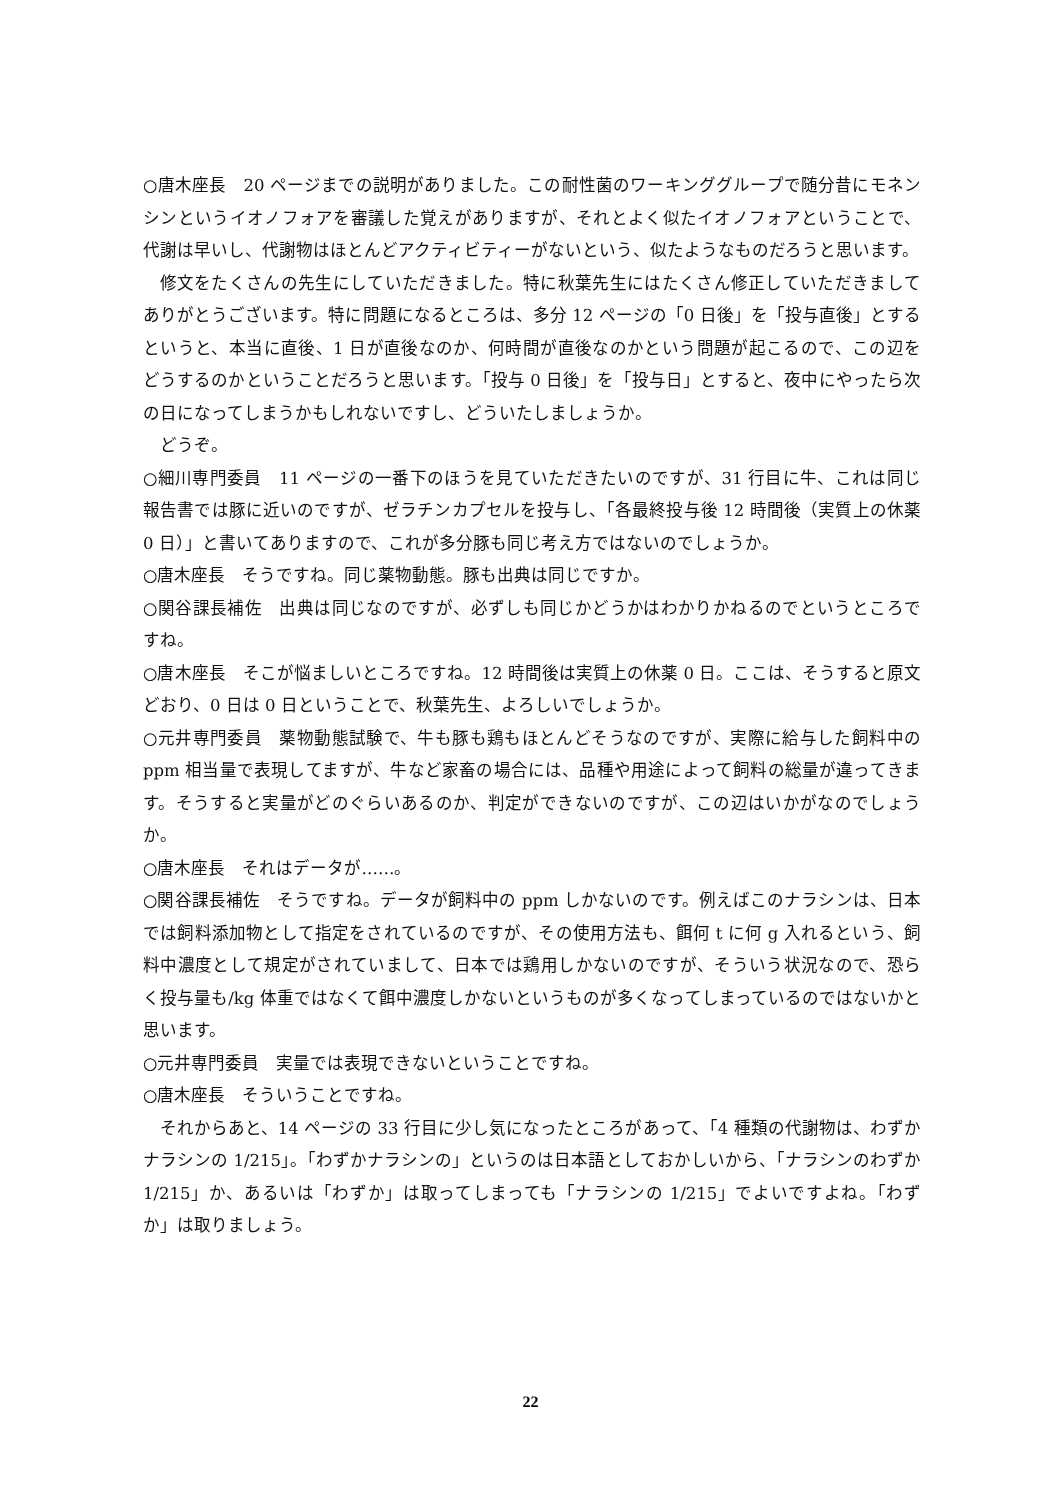○唐木座長　20 ページまでの説明がありました。この耐性菌のワーキンググループで随分昔にモネンシンというイオノフォアを審議した覚えがありますが、それとよく似たイオノフォアということで、代謝は早いし、代謝物はほとんどアクティビティーがないという、似たようなものだろうと思います。
修文をたくさんの先生にしていただきました。特に秋葉先生にはたくさん修正していただきましてありがとうございます。特に問題になるところは、多分 12 ページの「0 日後」を「投与直後」とするというと、本当に直後、1 日が直後なのか、何時間が直後なのかという問題が起こるので、この辺をどうするのかということだろうと思います。「投与 0 日後」を「投与日」とすると、夜中にやったら次の日になってしまうかもしれないですし、どういたしましょうか。
どうぞ。
○細川専門委員　11 ページの一番下のほうを見ていただきたいのですが、31 行目に牛、これは同じ報告書では豚に近いのですが、ゼラチンカプセルを投与し、「各最終投与後 12 時間後（実質上の休薬 0 日）」と書いてありますので、これが多分豚も同じ考え方ではないのでしょうか。
○唐木座長　そうですね。同じ薬物動態。豚も出典は同じですか。
○関谷課長補佐　出典は同じなのですが、必ずしも同じかどうかはわかりかねるのでというところですね。
○唐木座長　そこが悩ましいところですね。12 時間後は実質上の休薬 0 日。ここは、そうすると原文どおり、0 日は 0 日ということで、秋葉先生、よろしいでしょうか。
○元井専門委員　薬物動態試験で、牛も豚も鶏もほとんどそうなのですが、実際に給与した飼料中の ppm 相当量で表現してますが、牛など家畜の場合には、品種や用途によって飼料の総量が違ってきます。そうすると実量がどのぐらいあるのか、判定ができないのですが、この辺はいかがなのでしょうか。
○唐木座長　それはデータが……。
○関谷課長補佐　そうですね。データが飼料中の ppm しかないのです。例えばこのナラシンは、日本では飼料添加物として指定をされているのですが、その使用方法も、餌何 t に何 g 入れるという、飼料中濃度として規定がされていまして、日本では鶏用しかないのですが、そういう状況なので、恐らく投与量も/kg 体重ではなくて餌中濃度しかないというものが多くなってしまっているのではないかと思います。
○元井専門委員　実量では表現できないということですね。
○唐木座長　そういうことですね。
それからあと、14 ページの 33 行目に少し気になったところがあって、「4 種類の代謝物は、わずかナラシンの 1/215」。「わずかナラシンの」というのは日本語としておかしいから、「ナラシンのわずか 1/215」か、あるいは「わずか」は取ってしまっても「ナラシンの 1/215」でよいですよね。「わずか」は取りましょう。
22